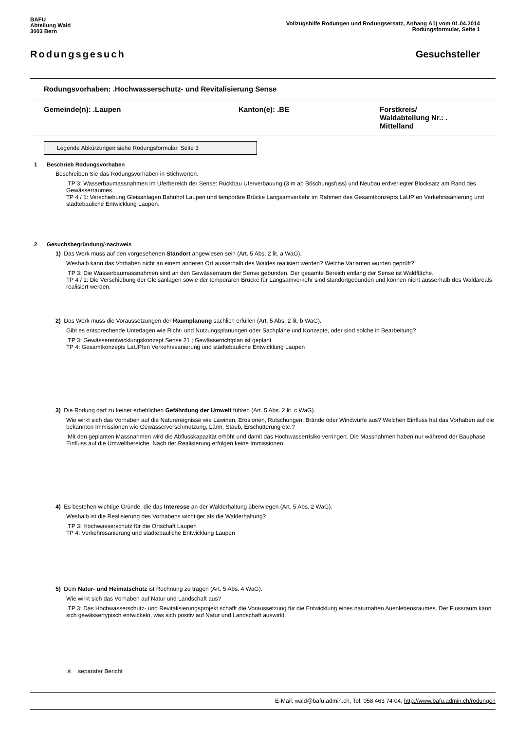BAFU
Abteilung Wald
3003 Bern
Vollzugshilfe Rodungen und Rodungsersatz, Anhang A1) vom 01.04.2014
Rodungsformular, Seite 1
Rodungsgesuch Gesuchsteller
Rodungsvorhaben: .Hochwasserschutz- und Revitalisierung Sense
Gemeinde(n): .Laupen Kanton(e): .BE Forstkreis/
Waldabteilung Nr.: .
Mittelland
Legende Abkürzungen siehe Rodungsformular, Seite 3
1 Beschrieb Rodungsvorhaben
Beschreiben Sie das Rodungsvorhaben in Stichworten.
.TP 3: Wasserbaumassnahmen im Uferbereich der Sense: Rückbau Uferverbauung (3 m ab Böschungsfuss) und Neubau erdverlegter Blocksatz am Rand des Gewässerraumes.
TP 4 / 1: Verschiebung Gleisanlagen Bahnhof Laupen und temporäre Brücke Langsamverkehr im Rahmen des Gesamtkonzepts LaUP!en Verkehrssanierung und städtebauliche Entwicklung Laupen.
2 Gesuchsbegründung/-nachweis
1) Das Werk muss auf den vorgesehenen Standort angewiesen sein (Art. 5 Abs. 2 lit. a WaG).
Weshalb kann das Vorhaben nicht an einem anderen Ort ausserhalb des Waldes realisiert werden? Welche Varianten wurden geprüft?
.TP 3: Die Wasserbaumassnahmen sind an den Gewässerraum der Sense gebunden. Der gesamte Bereich entlang der Sense ist Waldfläche.
TP 4 / 1: Die Verschiebung der Gleisanlagen sowie der temporären Brücke für Langsamverkehr sind standortgebunden und können nicht ausserhalb des Waldareals realisiert werden.
2) Das Werk muss die Voraussetzungen der Raumplanung sachlich erfüllen (Art. 5 Abs. 2 lit. b WaG).
Gibt es entsprechende Unterlagen wie Richt- und Nutzungsplanungen oder Sachpläne und Konzepte, oder sind solche in Bearbeitung?
.TP 3: Gewässerentwicklungskonzept Sense 21 ; Gewässerrichtplan ist geplant
TP 4: Gesamtkonzepts LaUP!en Verkehrssanierung und städtebauliche Entwicklung Laupen
3) Die Rodung darf zu keiner erheblichen Gefährdung der Umwelt führen (Art. 5 Abs. 2 lit. c WaG).
Wie wirkt sich das Vorhaben auf die Naturereignisse wie Lawinen, Erosionen, Rutschungen, Brände oder Windwürfe aus? Welchen Einfluss hat das Vorhaben auf die bekannten Immissionen wie Gewässerverschmutzung, Lärm, Staub, Erschütterung etc.?
.Mit den geplanten Massnahmen wird die Abflusskapazität erhöht und damit das Hochwasserrisiko verringert. Die Massnahmen haben nur während der Bauphase Einfluss auf die Umweltbereiche. Nach der Realisierung erfolgen keine Immissionen.
4) Es bestehen wichtige Gründe, die das Interesse an der Walderhaltung überwiegen (Art. 5 Abs. 2 WaG).
Weshalb ist die Realisierung des Vorhabens wichtiger als die Walderhaltung?
.TP 3: Hochwasserschutz für die Ortschaft Laupen
TP 4: Verkehrssanierung und städtebauliche Entwicklung Laupen
5) Dem Natur- und Heimatschutz ist Rechnung zu tragen (Art. 5 Abs. 4 WaG).
Wie wirkt sich das Vorhaben auf Natur und Landschaft aus?
.TP 3: Das Hochwasserschutz- und Revitalisierungsprojekt schafft die Voraussetzung für die Entwicklung eines naturnahen Auenlebensraumes. Der Flussraum kann sich gewässertypisch entwickeln, was sich positiv auf Natur und Landschaft auswirkt.
☒ separater Bericht
E-Mail: wald@bafu.admin.ch, Tel. 058 463 74 04, http://www.bafu.admin.ch/rodungen